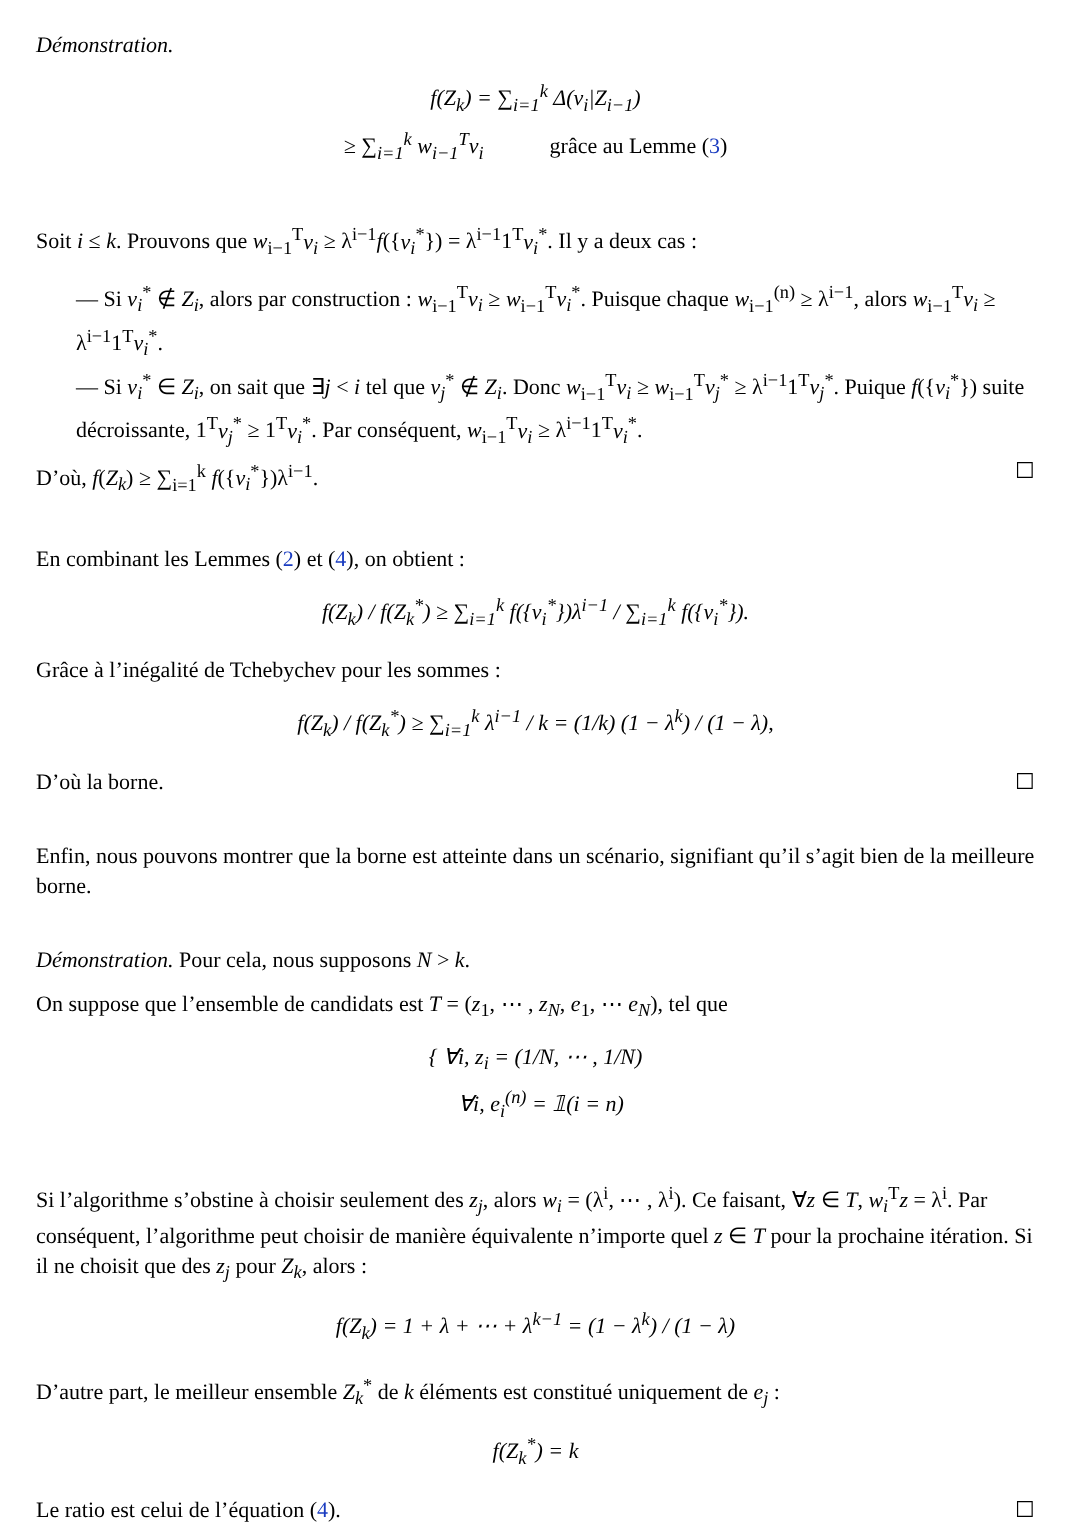Démonstration.
f(Z<sub>k</sub>) = ∑<sub>i=1</sub><sup>k</sup> Δ(v<sub>i</sub>|Z<sub>i−1</sub>)
≥ ∑<sub>i=1</sub><sup>k</sup> w<sub>i−1</sub><sup>T</sup>v<sub>i</sub> grâce au Lemme (3)
Soit i ≤ k. Prouvons que w<sub>i−1</sub><sup>T</sup>v<sub>i</sub> ≥ λ<sup>i−1</sup>f({v<sub>i</sub><sup>*</sup>}) = λ<sup>i−1</sup>1<sup>T</sup>v<sub>i</sub><sup>*</sup>. Il y a deux cas :
— Si v<sub>i</sub><sup>*</sup> ∉ Z<sub>i</sub>, alors par construction : w<sub>i−1</sub><sup>T</sup>v<sub>i</sub> ≥ w<sub>i−1</sub><sup>T</sup>v<sub>i</sub><sup>*</sup>. Puisque chaque w<sub>i−1</sub><sup>(n)</sup> ≥ λ<sup>i−1</sup>, alors w<sub>i−1</sub><sup>T</sup>v<sub>i</sub> ≥ λ<sup>i−1</sup>1<sup>T</sup>v<sub>i</sub><sup>*</sup>.
— Si v<sub>i</sub><sup>*</sup> ∈ Z<sub>i</sub>, on sait que ∃j < i tel que v<sub>j</sub><sup>*</sup> ∉ Z<sub>i</sub>. Donc w<sub>i−1</sub><sup>T</sup>v<sub>i</sub> ≥ w<sub>i−1</sub><sup>T</sup>v<sub>j</sub><sup>*</sup> ≥ λ<sup>i−1</sup>1<sup>T</sup>v<sub>j</sub><sup>*</sup>. Puique f({v<sub>i</sub><sup>*</sup>}) suite décroissante, 1<sup>T</sup>v<sub>j</sub><sup>*</sup> ≥ 1<sup>T</sup>v<sub>i</sub><sup>*</sup>. Par conséquent, w<sub>i−1</sub><sup>T</sup>v<sub>i</sub> ≥ λ<sup>i−1</sup>1<sup>T</sup>v<sub>i</sub><sup>*</sup>.
D’où, f(Z<sub>k</sub>) ≥ ∑<sub>i=1</sub><sup>k</sup> f({v<sub>i</sub><sup>*</sup>})λ<sup>i−1</sup>. ☐
En combinant les Lemmes (2) et (4), on obtient :
f(Z<sub>k</sub>) / f(Z<sub>k</sub><sup>*</sup>) ≥ ∑<sub>i=1</sub><sup>k</sup> f({v<sub>i</sub><sup>*</sup>})λ<sup>i−1</sup> / ∑<sub>i=1</sub><sup>k</sup> f({v<sub>i</sub><sup>*</sup>}).
Grâce à l’inégalité de Tchebychev pour les sommes :
f(Z<sub>k</sub>) / f(Z<sub>k</sub><sup>*</sup>) ≥ ∑<sub>i=1</sub><sup>k</sup> λ<sup>i−1</sup> / k = (1/k) (1 − λ<sup>k</sup>) / (1 − λ),
D’où la borne. ☐
Enfin, nous pouvons montrer que la borne est atteinte dans un scénario, signifiant qu’il s’agit bien de la meilleure borne.
Démonstration. Pour cela, nous supposons N > k.
On suppose que l’ensemble de candidats est T = (z<sub>1</sub>, ⋯ , z<sub>N</sub>, e<sub>1</sub>, ⋯ e<sub>N</sub>), tel que
{ ∀i, z<sub>i</sub> = (1/N, ⋯ , 1/N)
∀i, e<sub>i</sub><sup>(n)</sup> = 𝟙(i = n)
Si l’algorithme s’obstine à choisir seulement des z<sub>j</sub>, alors w<sub>i</sub> = (λ<sup>i</sup>, ⋯ , λ<sup>i</sup>). Ce faisant, ∀z ∈ T, w<sub>i</sub><sup>T</sup>z = λ<sup>i</sup>. Par conséquent, l’algorithme peut choisir de manière équivalente n’importe quel z ∈ T pour la prochaine itération. Si il ne choisit que des z<sub>j</sub> pour Z<sub>k</sub>, alors :
f(Z<sub>k</sub>) = 1 + λ + ⋯ + λ<sup>k−1</sup> = (1 − λ<sup>k</sup>) / (1 − λ)
D’autre part, le meilleur ensemble Z<sub>k</sub><sup>*</sup> de k éléments est constitué uniquement de e<sub>j</sub> :
f(Z<sub>k</sub><sup>*</sup>) = k
Le ratio est celui de l’équation (4). ☐